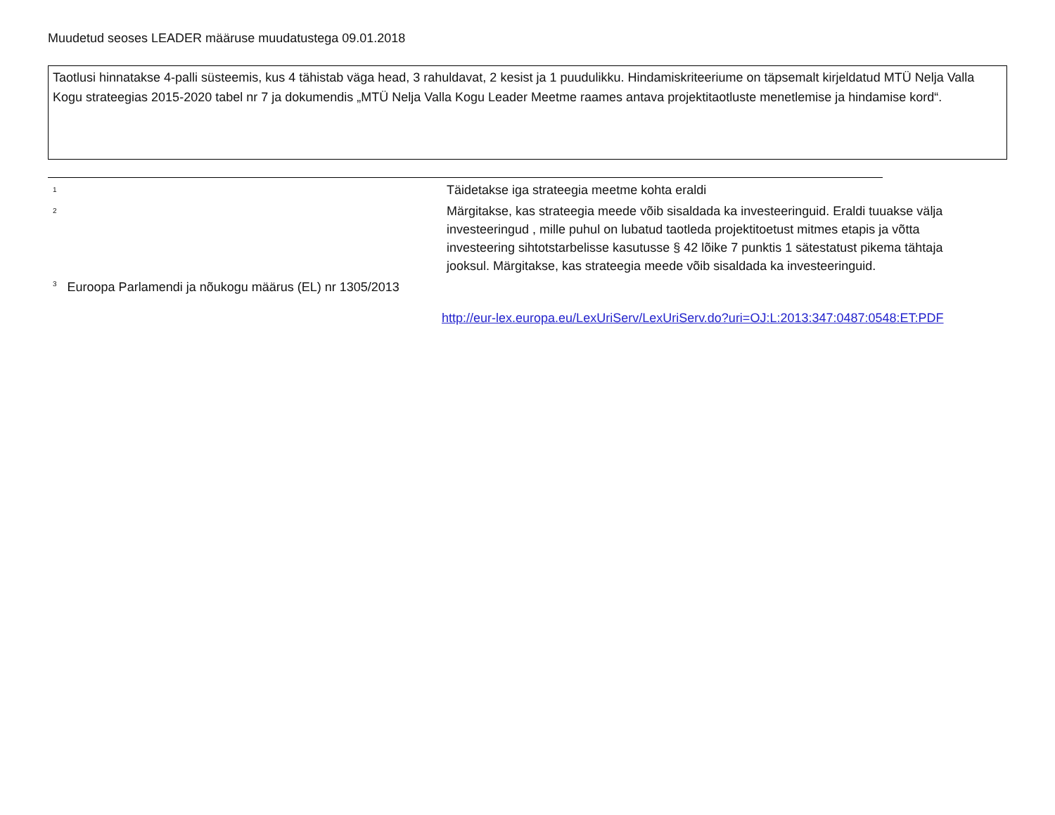Muudetud seoses LEADER määruse muudatustega 09.01.2018
Taotlusi hinnatakse 4-palli süsteemis, kus 4 tähistab väga head, 3 rahuldavat, 2 kesist ja 1 puudulikku. Hindamiskriteeriume on täpsemalt kirjeldatud MTÜ Nelja Valla Kogu strateegias 2015-2020 tabel nr 7 ja dokumendis „MTÜ Nelja Valla Kogu Leader Meetme raames antava projektitaotluste menetlemise ja hindamise kord“.
<sup>1</sup>
Täidetakse iga strateegia meetme kohta eraldi
<sup>2</sup>
Märgitakse, kas strateegia meede võib sisaldada ka investeeringuid. Eraldi tuuakse välja investeeringud , mille puhul on lubatud taotleda projektitoetust mitmes etapis ja võtta investeering sihtotstarbelisse kasutusse § 42 lõike 7 punktis 1 sätestatust pikema tähtaja jooksul. Märgitakse, kas strateegia meede võib sisaldada ka investeeringuid.
<sup>3</sup> Euroopa Parlamendi ja nõukogu määrus (EL) nr 1305/2013
http://eur-lex.europa.eu/LexUriServ/LexUriServ.do?uri=OJ:L:2013:347:0487:0548:ET:PDF